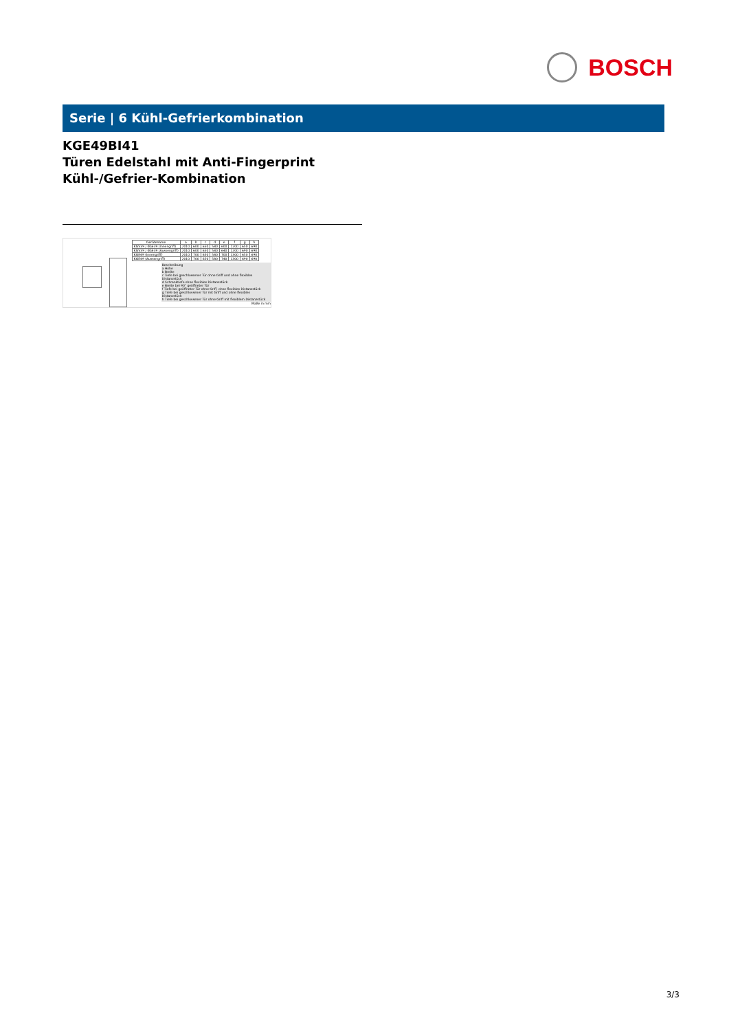BOSCH
Serie | 6 Kühl-Gefrierkombination
KGE49BI41
Türen Edelstahl mit Anti-Fingerprint
Kühl-/Gefrier-Kombination
| Gerätename | a | b | c | d | e | f | g | h |
| --- | --- | --- | --- | --- | --- | --- | --- | --- |
| KGV39 / KGE39 (Innengriff) | 2010 | 600 | 650 | 580 | 600 | 1200 | 650 | 690 |
| KGV39 / KGE39 (Aussengriff) | 2010 | 600 | 650 | 580 | 640 | 1200 | 690 | 690 |
| KGE49 (Innengriff) | 2010 | 700 | 650 | 580 | 700 | 1300 | 650 | 690 |
| KGE49 (Aussengriff) | 2010 | 700 | 650 | 580 | 740 | 1300 | 690 | 690 |
Beschreibung
a Höhe
b Breite
c Tiefe bei geschlossener Tür ohne Griff und ohne flexibles Distanzstück
d Schranktiefe ohne flexibles Distanzstück
e Breite bei 90° geöffneter Tür
f Tiefe bei geöffneter Tür ohne Griff, ohne flexibles Distanzstück
g Tiefe bei geschlossener Tür mit Griff und ohne flexibles Distanzstück
h Tiefe bei geschlossener Tür ohne Griff mit flexiblem Distanzstück
Maße in mm
3/3